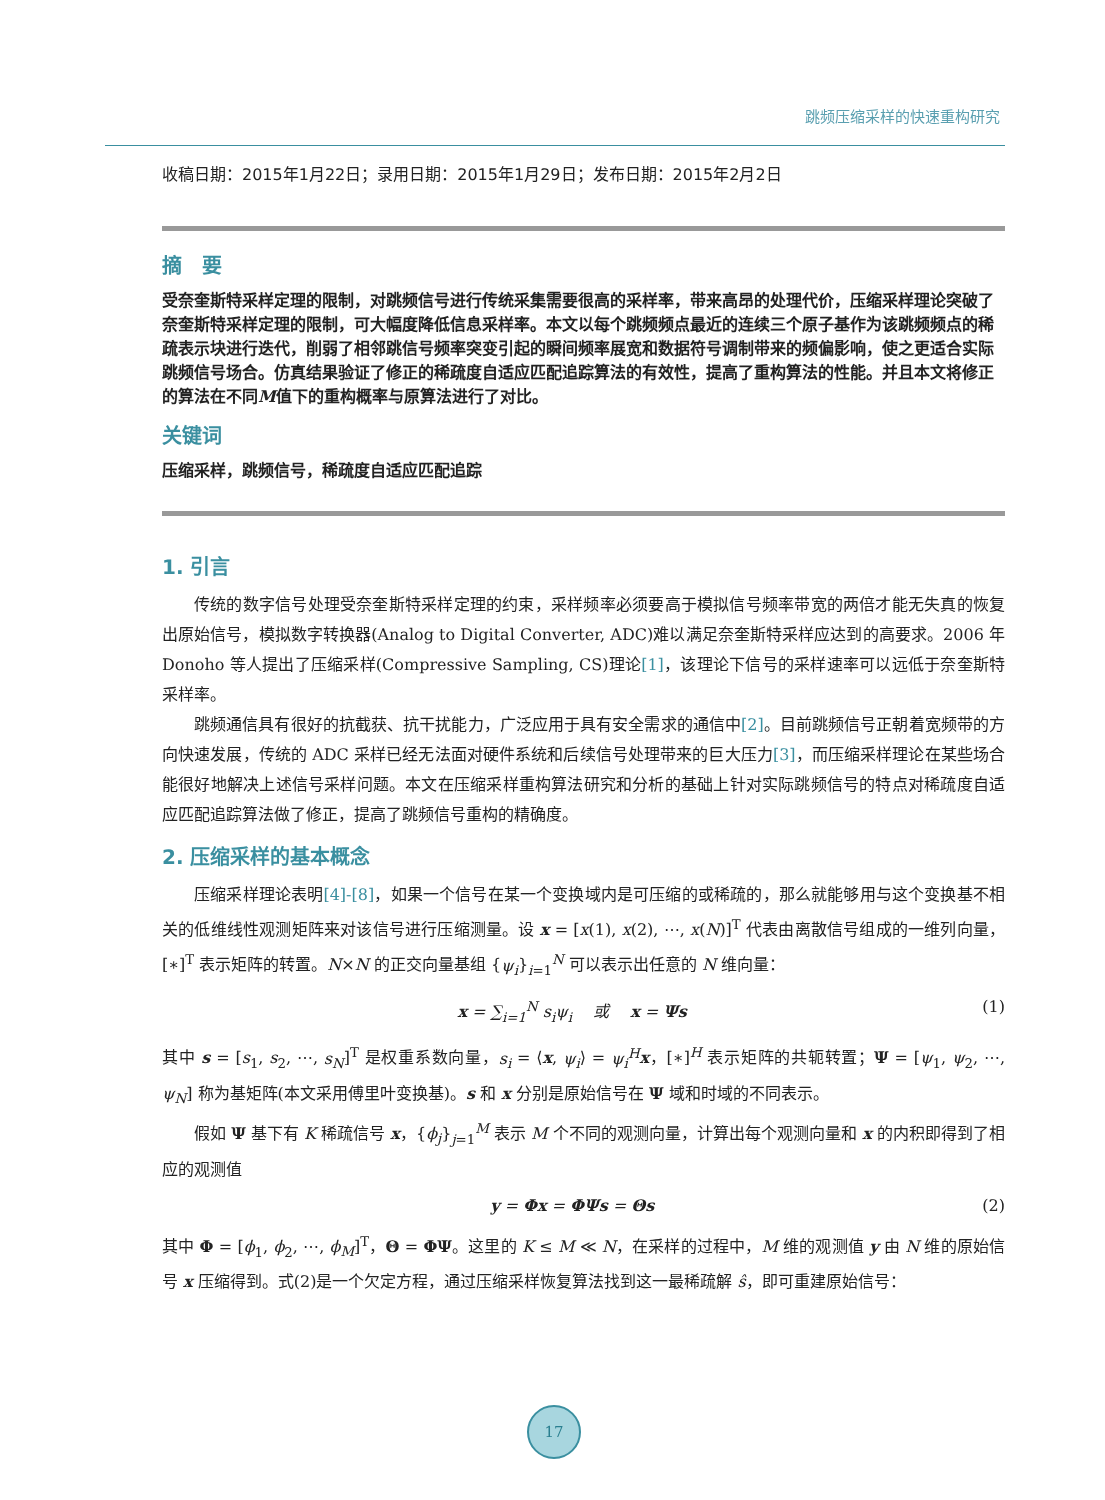跳频压缩采样的快速重构研究
收稿日期：2015年1月22日；录用日期：2015年1月29日；发布日期：2015年2月2日
摘　要
受奈奎斯特采样定理的限制，对跳频信号进行传统采集需要很高的采样率，带来高昂的处理代价，压缩采样理论突破了奈奎斯特采样定理的限制，可大幅度降低信息采样率。本文以每个跳频频点最近的连续三个原子基作为该跳频频点的稀疏表示块进行迭代，削弱了相邻跳信号频率突变引起的瞬间频率展宽和数据符号调制带来的频偏影响，使之更适合实际跳频信号场合。仿真结果验证了修正的稀疏度自适应匹配追踪算法的有效性，提高了重构算法的性能。并且本文将修正的算法在不同M值下的重构概率与原算法进行了对比。
关键词
压缩采样，跳频信号，稀疏度自适应匹配追踪
1. 引言
传统的数字信号处理受奈奎斯特采样定理的约束，采样频率必须要高于模拟信号频率带宽的两倍才能无失真的恢复出原始信号，模拟数字转换器(Analog to Digital Converter, ADC)难以满足奈奎斯特采样应达到的高要求。2006 年 Donoho 等人提出了压缩采样(Compressive Sampling, CS)理论[1]，该理论下信号的采样速率可以远低于奈奎斯特采样率。
跳频通信具有很好的抗截获、抗干扰能力，广泛应用于具有安全需求的通信中[2]。目前跳频信号正朝着宽频带的方向快速发展，传统的 ADC 采样已经无法面对硬件系统和后续信号处理带来的巨大压力[3]，而压缩采样理论在某些场合能很好地解决上述信号采样问题。本文在压缩采样重构算法研究和分析的基础上针对实际跳频信号的特点对稀疏度自适应匹配追踪算法做了修正，提高了跳频信号重构的精确度。
2. 压缩采样的基本概念
压缩采样理论表明[4]-[8]，如果一个信号在某一个变换域内是可压缩的或稀疏的，那么就能够用与这个变换基不相关的低维线性观测矩阵来对该信号进行压缩测量。设 x = [x(1), x(2), ⋯, x(N)]<sup>T</sup> 代表由离散信号组成的一维列向量，[∗]<sup>T</sup> 表示矩阵的转置。N×N 的正交向量基组 {ψ<sub>i</sub>}<sub>i=1</sub><sup>N</sup> 可以表示出任意的 N 维向量：
x = ∑<sub>i=1</sub><sup>N</sup> s<sub>i</sub>ψ<sub>i</sub> 　或　 x = Ψs (1)
其中 s = [s<sub>1</sub>, s<sub>2</sub>, ⋯, s<sub>N</sub>]<sup>T</sup> 是权重系数向量，s<sub>i</sub> = ⟨x, ψ<sub>i</sub>⟩ = ψ<sub>i</sub><sup>H</sup> x，[∗]<sup>H</sup> 表示矩阵的共轭转置；Ψ = [ψ<sub>1</sub>, ψ<sub>2</sub>, ⋯, ψ<sub>N</sub>] 称为基矩阵(本文采用傅里叶变换基)。s 和 x 分别是原始信号在 Ψ 域和时域的不同表示。
假如 Ψ 基下有 K 稀疏信号 x，{ϕ<sub>j</sub>}<sub>j=1</sub><sup>M</sup> 表示 M 个不同的观测向量，计算出每个观测向量和 x 的内积即得到了相应的观测值
y = Φx = ΦΨs = Θs (2)
其中 Φ = [ϕ<sub>1</sub>, ϕ<sub>2</sub>, ⋯, ϕ<sub>M</sub>]<sup>T</sup>，Θ = ΦΨ。这里的 K ≤ M ≪ N，在采样的过程中，M 维的观测值 y 由 N 维的原始信号 x 压缩得到。式(2)是一个欠定方程，通过压缩采样恢复算法找到这一最稀疏解 ŝ，即可重建原始信号：
17